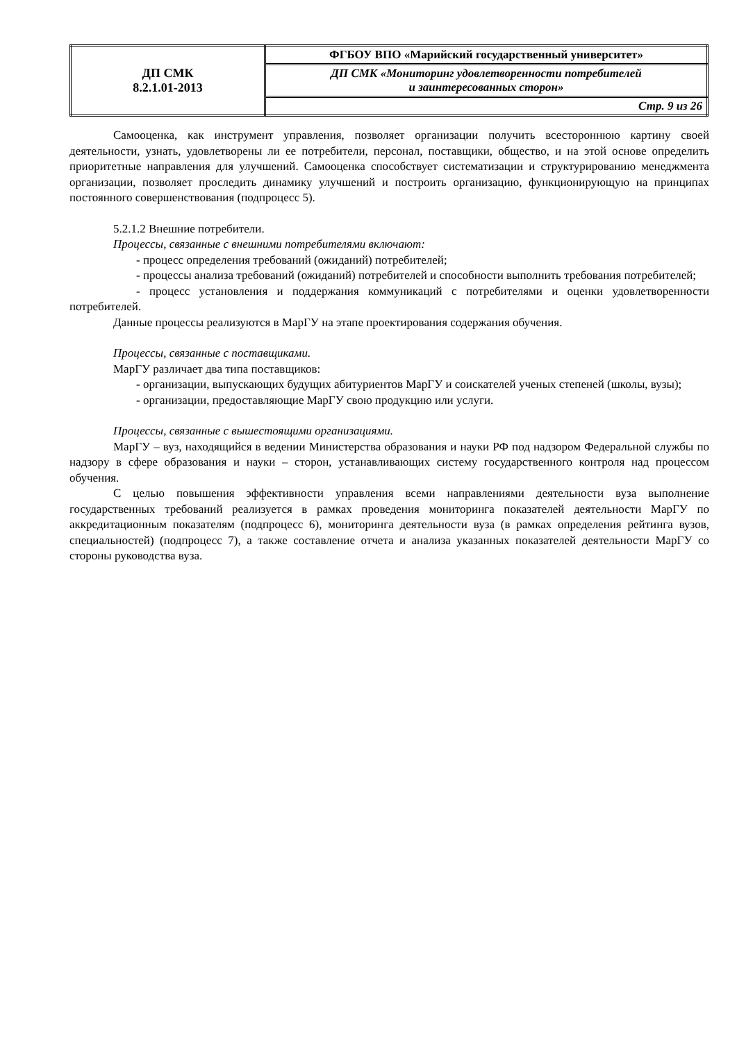| ДП СМК 8.2.1.01-2013 | ФГБОУ ВПО «Марийский государственный университет» |
| | ДП СМК «Мониторинг удовлетворенности потребителей и заинтересованных сторон» |
| | Стр. 9 из 26 |
Самооценка, как инструмент управления, позволяет организации получить всестороннюю картину своей деятельности, узнать, удовлетворены ли ее потребители, персонал, поставщики, общество, и на этой основе определить приоритетные направления для улучшений. Самооценка способствует систематизации и структурированию менеджмента организации, позволяет проследить динамику улучшений и построить организацию, функционирующую на принципах постоянного совершенствования (подпроцесс 5).
5.2.1.2 Внешние потребители.
Процессы, связанные с внешними потребителями включают:
- процесс определения требований (ожиданий) потребителей;
- процессы анализа требований (ожиданий) потребителей и способности выполнить требования потребителей;
- процесс установления и поддержания коммуникаций с потребителями и оценки удовлетворенности потребителей.
Данные процессы реализуются в МарГУ на этапе проектирования содержания обучения.
Процессы, связанные с поставщиками.
МарГУ различает два типа поставщиков:
- организации, выпускающих будущих абитуриентов МарГУ и соискателей ученых степеней (школы, вузы);
- организации, предоставляющие МарГУ свою продукцию или услуги.
Процессы, связанные с вышестоящими организациями.
МарГУ – вуз, находящийся в ведении Министерства образования и науки РФ под надзором Федеральной службы по надзору в сфере образования и науки – сторон, устанавливающих систему государственного контроля над процессом обучения.
С целью повышения эффективности управления всеми направлениями деятельности вуза выполнение государственных требований реализуется в рамках проведения мониторинга показателей деятельности МарГУ по аккредитационным показателям (подпроцесс 6), мониторинга деятельности вуза (в рамках определения рейтинга вузов, специальностей) (подпроцесс 7), а также составление отчета и анализа указанных показателей деятельности МарГУ со стороны руководства вуза.